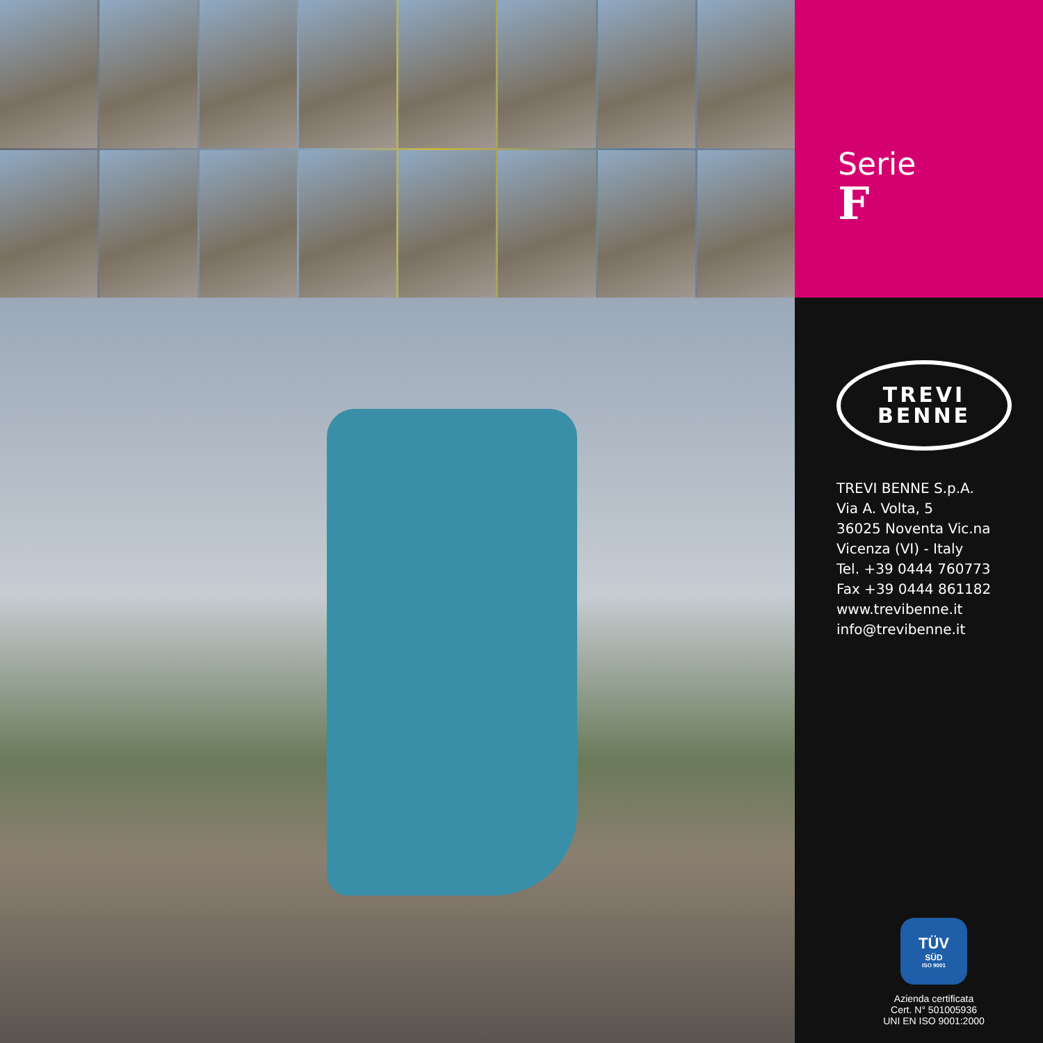Serie
F
TREVI
BENNE
TREVI BENNE S.p.A.
Via A. Volta, 5
36025 Noventa Vic.na
Vicenza (VI) - Italy
Tel. +39 0444 760773
Fax +39 0444 861182
www.trevibenne.it
info@trevibenne.it
TÜV
SÜD
ISO 9001
Azienda certificata
Cert. N° 501005936
UNI EN ISO 9001:2000